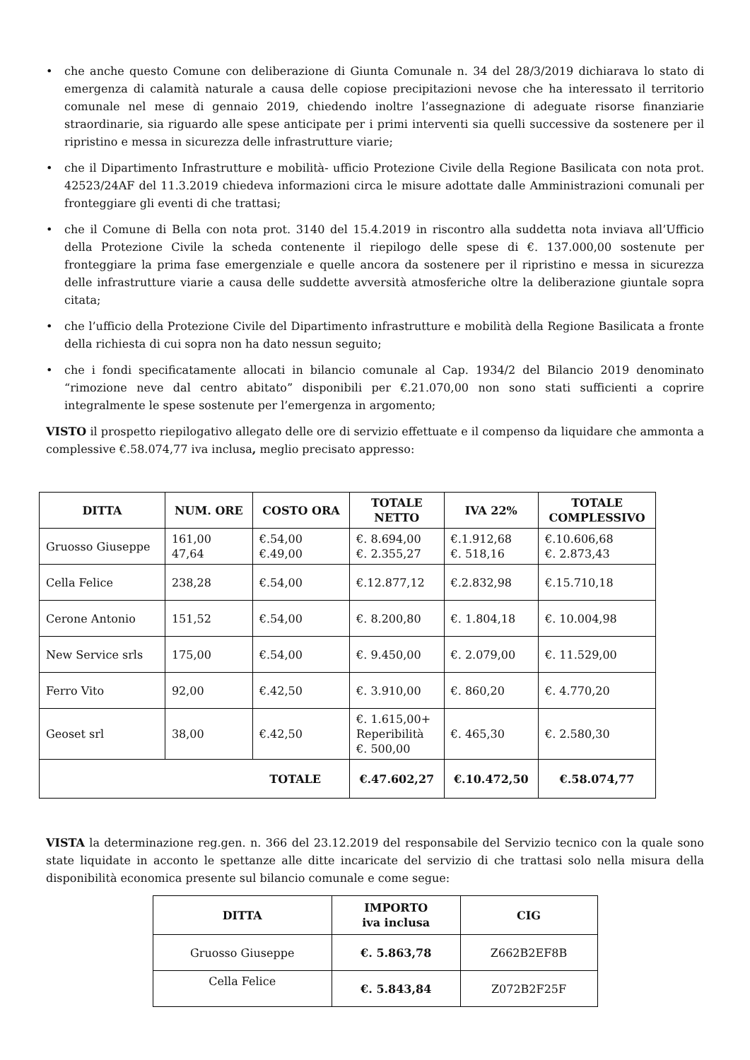• che anche questo Comune con deliberazione di Giunta Comunale n. 34 del 28/3/2019 dichiarava lo stato di emergenza di calamità naturale a causa delle copiose precipitazioni nevose che ha interessato il territorio comunale nel mese di gennaio 2019, chiedendo inoltre l’assegnazione di adeguate risorse finanziarie straordinarie, sia riguardo alle spese anticipate per i primi interventi sia quelli successive da sostenere per il ripristino e messa in sicurezza delle infrastrutture viarie;
• che il Dipartimento Infrastrutture e mobilità- ufficio Protezione Civile della Regione Basilicata con nota prot. 42523/24AF del 11.3.2019 chiedeva informazioni circa le misure adottate dalle Amministrazioni comunali per fronteggiare gli eventi di che trattasi;
• che il Comune di Bella con nota prot. 3140 del 15.4.2019 in riscontro alla suddetta nota inviava all’Ufficio della Protezione Civile la scheda contenente il riepilogo delle spese di €. 137.000,00 sostenute per fronteggiare la prima fase emergenziale e quelle ancora da sostenere per il ripristino e messa in sicurezza delle infrastrutture viarie a causa delle suddette avversità atmosferiche oltre la deliberazione giuntale sopra citata;
• che l’ufficio della Protezione Civile del Dipartimento infrastrutture e mobilità della Regione Basilicata a fronte della richiesta di cui sopra non ha dato nessun seguito;
• che i fondi specificatamente allocati in bilancio comunale al Cap. 1934/2 del Bilancio 2019 denominato “rimozione neve dal centro abitato” disponibili per €.21.070,00 non sono stati sufficienti a coprire integralmente le spese sostenute per l’emergenza in argomento;
VISTO il prospetto riepilogativo allegato delle ore di servizio effettuate e il compenso da liquidare che ammonta a complessive €.58.074,77 iva inclusa, meglio precisato appresso:
| DITTA | NUM. ORE | COSTO ORA | TOTALE NETTO | IVA 22% | TOTALE COMPLESSIVO |
| --- | --- | --- | --- | --- | --- |
| Gruosso Giuseppe | 161,00 47,64 | €.54,00 €.49,00 | €. 8.694,00 €. 2.355,27 | €.1.912,68 €. 518,16 | €.10.606,68 €. 2.873,43 |
| Cella Felice | 238,28 | €.54,00 | €.12.877,12 | €.2.832,98 | €.15.710,18 |
| Cerone Antonio | 151,52 | €.54,00 | €. 8.200,80 | €. 1.804,18 | €. 10.004,98 |
| New Service srls | 175,00 | €.54,00 | €. 9.450,00 | €. 2.079,00 | €. 11.529,00 |
| Ferro Vito | 92,00 | €.42,50 | €. 3.910,00 | €. 860,20 | €. 4.770,20 |
| Geoset srl | 38,00 | €.42,50 | €. 1.615,00+ Reperibilità €. 500,00 | €. 465,30 | €. 2.580,30 |
| TOTALE | | | €.47.602,27 | €.10.472,50 | €.58.074,77 |
VISTA la determinazione reg.gen. n. 366 del 23.12.2019 del responsabile del Servizio tecnico con la quale sono state liquidate in acconto le spettanze alle ditte incaricate del servizio di che trattasi solo nella misura della disponibilità economica presente sul bilancio comunale e come segue:
| DITTA | IMPORTO iva inclusa | CIG |
| --- | --- | --- |
| Gruosso Giuseppe | €. 5.863,78 | Z662B2EF8B |
| Cella Felice | €. 5.843,84 | Z072B2F25F |